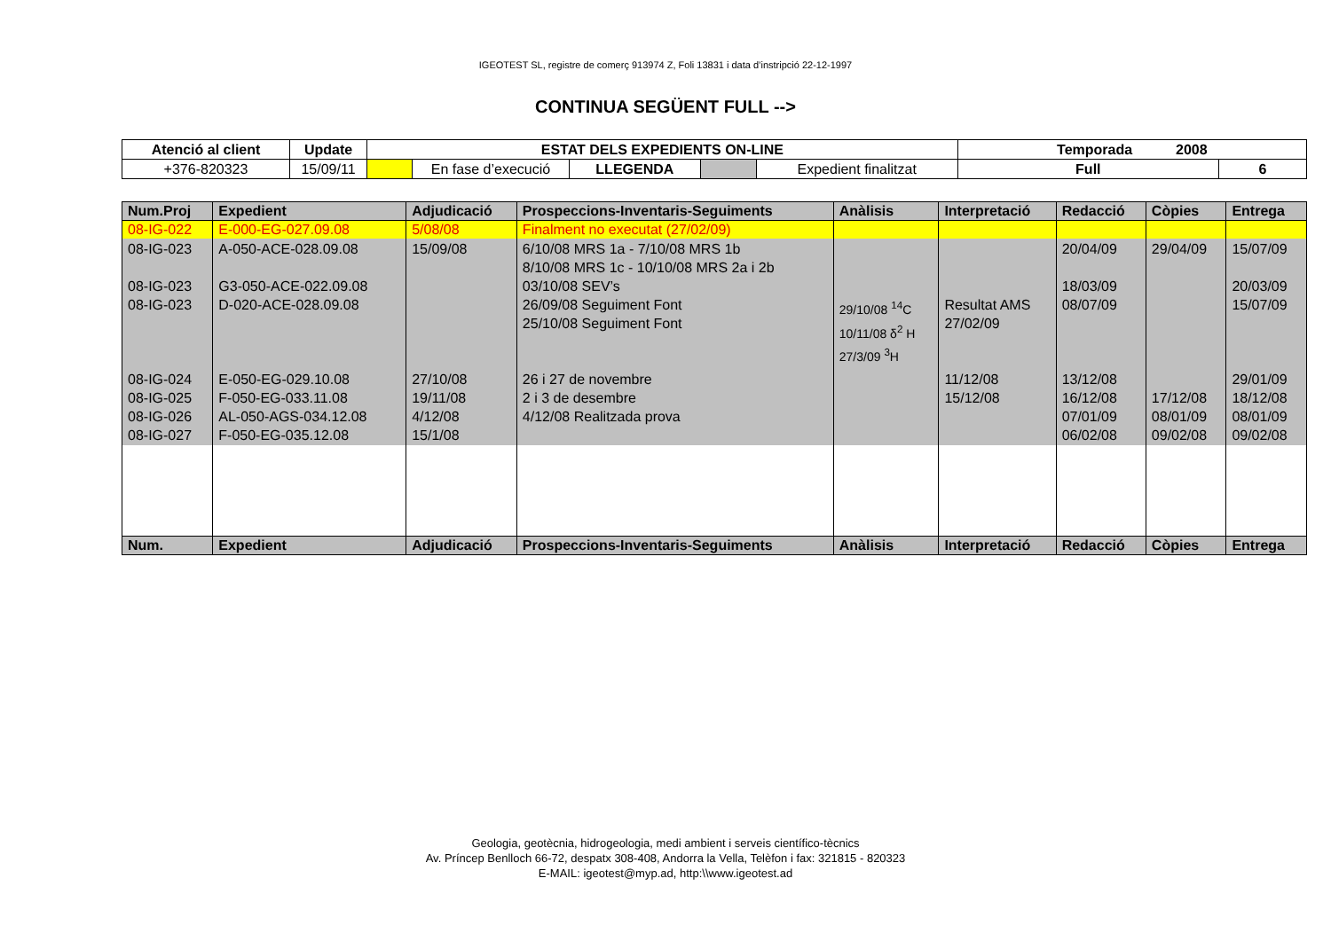IGEOTEST SL, registre de comerç 913974 Z, Foli 13831 i data d’instripció 22-12-1997
CONTINUA SEGÜENT FULL -->
| Atenció al client | Update | ESTAT DELS EXPEDIENTS ON-LINE | | | | | Temporada 2008 | |
| +376-820323 | 15/09/11 | | En fase d’execució | LLEGENDA | | Expedient finalitzat | Full | 6 |
| Num.Proj | Expedient | Adjudicació | Prospeccions-Inventaris-Seguiments | Anàlisis | Interpretació | Redacció | Còpies | Entrega |
| --- | --- | --- | --- | --- | --- | --- | --- | --- |
| 08-IG-022 | E-000-EG-027.09.08 | 5/08/08 | Finalment no executat (27/02/09) | | | | | |
| 08-IG-023 08-IG-023 08-IG-023 08-IG-024 08-IG-025 08-IG-026 08-IG-027 | A-050-ACE-028.09.08 G3-050-ACE-022.09.08 D-020-ACE-028.09.08 E-050-EG-029.10.08 F-050-EG-033.11.08 AL-050-AGS-034.12.08 F-050-EG-035.12.08 | 15/09/08 27/10/08 19/11/08 4/12/08 15/1/08 | 6/10/08 MRS 1a - 7/10/08 MRS 1b 8/10/08 MRS 1c - 10/10/08 MRS 2a i 2b 03/10/08 SEV’s 26/09/08 Seguiment Font 25/10/08 Seguiment Font 26 i 27 de novembre 2 i 3 de desembre 4/12/08 Realitzada prova | 29/10/08 <sup>14</sup>C 10/11/08 δ<sup>2</sup> H 27/3/09 <sup>3</sup>H | Resultat AMS 27/02/09 11/12/08 15/12/08 | 20/04/09 18/03/09 08/07/09 13/12/08 16/12/08 07/01/09 06/02/08 | 29/04/09 17/12/08 08/01/09 09/02/08 | 15/07/09 20/03/09 15/07/09 29/01/09 18/12/08 08/01/09 09/02/08 |
| Num. | Expedient | Adjudicació | Prospeccions-Inventaris-Seguiments | Anàlisis | Interpretació | Redacció | Còpies | Entrega |
Geologia, geotècnia, hidrogeologia, medi ambient i serveis científico-tècnics
Av. Príncep Benlloch 66-72, despatx 308-408, Andorra la Vella, Telèfon i fax: 321815 - 820323
E-MAIL: igeotest@myp.ad, http:\\www.igeotest.ad